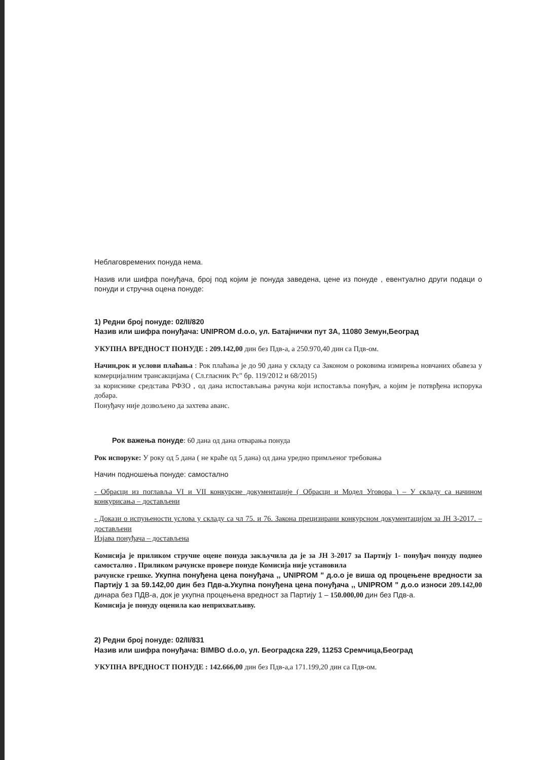Неблаговремених понуда нема.
Назив или шифра понуђача, број под којим је понуда заведена, цене из понуде , евентуално други подаци о понуди и стручна оцена понуде:
1) Редни број понуде: 02/II/820
Назив или шифра понуђача: UNIPROM d.o.o, ул. Батајнички пут 3А, 11080 Земун,Београд
УКУПНА ВРЕДНОСТ ПОНУДЕ : 209.142,00 дин без Пдв-а, а 250.970,40 дин са Пдв-ом.
Начин,рок и услови плаћања : Рок плаћања је до 90 дана у складу са Законом о роковима измирења новчаних обавеза у комерцијалним трансакцијама ( Сл.гласник Рс" бр. 119/2012 и 68/2015)
за кориснике средстава РФЗО , од дана испостављања рачуна који испоставља понуђач, а којим је потврђена испорука добара.
Понуђачу није дозвољено да захтева аванс.
Рок важења понуде: 60 дана од дана отварања понуда
Рок испоруке: У року од 5 дана ( не краће од 5 дана) од дана уредно примљеног требовања
Начин подношења понуде: самостално
- Обрасци из поглавља VI и VII конкурсне документације ( Обрасци и Модел Уговора ) – У складу са начином конкурисања – достављени
- Докази о испуњености услова у складу са чл 75. и 76. Закона прецизирани конкурсном документацијом за ЈН 3-2017. – достављени
Изјава понуђача – достављена
Комисија је приликом стручне оцене понуда закључила да је за ЈН 3-2017 за Партију 1- понуђач понуду поднео самостално . Приликом рачунске провере понуде Комисија није установила
рачунске грешке. Укупна понуђена цена понуђача ,, UNIPROM " д.о.о је виша од процењене вредности за Партију 1 за 59.142,00 дин без Пдв-а.Укупна понуђена цена понуђача ,, UNIPROM " д.о.о износи 209.142,00 динара без ПДВ-а, док је укупна процењена вредност за Партију 1 – 150.000,00 дин без Пдв-а.
Комисија је понуду оценила као неприхватљиву.
2) Редни број понуде: 02/II/831
Назив или шифра понуђача: BIMBO d.o.o, ул. Београдска 229, 11253 Сремчица,Београд
УКУПНА ВРЕДНОСТ ПОНУДЕ : 142.666,00 дин без Пдв-а,а 171.199,20 дин са Пдв-ом.